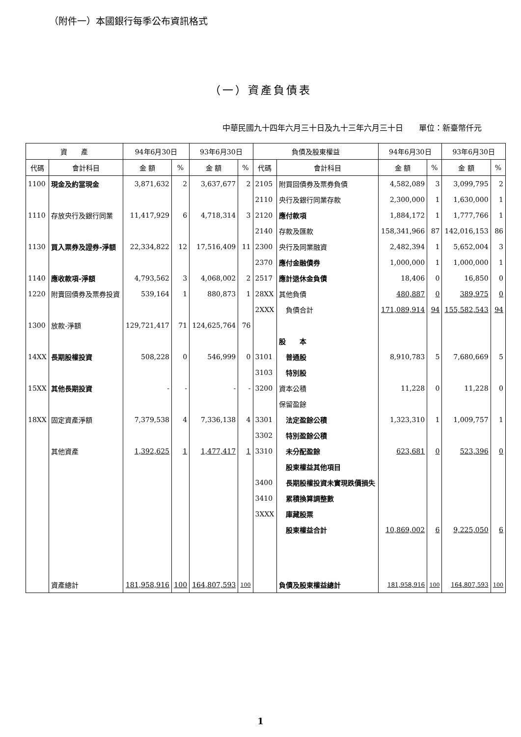（附件一）本國銀行每季公布資訊格式
（一）資產負債表
中華民國九十四年六月三十日及九十三年六月三十日　　單位：新臺幣仟元
| 資 產 | | 94年6月30日 | | 93年6月30日 | | 負債及股東權益 | | 94年6月30日 | | 93年6月30日 | |
| --- | --- | --- | --- | --- | --- | --- | --- | --- | --- | --- | --- |
| 代碼 | 會計科目 | 金 額 | % | 金 額 | % | 代碼 | 會計科目 | 金 額 | % | 金 額 | % |
| 1100 | 現金及約當現金 | 3,871,632 | 2 | 3,637,677 | 2 | 2105 | 附買回債券及票券負債 | 4,582,089 | 3 | 3,099,795 | 2 |
| | | | | | | 2110 | 央行及銀行同業存款 | 2,300,000 | 1 | 1,630,000 | 1 |
| 1110 | 存放央行及銀行同業 | 11,417,929 | 6 | 4,718,314 | 3 | 2120 | 應付款項 | 1,884,172 | 1 | 1,777,766 | 1 |
| | | | | | | 2140 | 存款及匯款 | 158,341,966 | 87 | 142,016,153 | 86 |
| 1130 | 買入票券及證券-淨額 | 22,334,822 | 12 | 17,516,409 | 11 | 2300 | 央行及同業融資 | 2,482,394 | 1 | 5,652,004 | 3 |
| | | | | | | 2370 | 應付金融債券 | 1,000,000 | 1 | 1,000,000 | 1 |
| 1140 | 應收款項-淨額 | 4,793,562 | 3 | 4,068,002 | 2 | 2517 | 應計退休金負債 | 18,406 | 0 | 16,850 | 0 |
| 1220 | 附賣回債券及票券投資 | 539,164 | 1 | 880,873 | 1 | 28XX | 其他負債 | 480,887 | 0 | 389,975 | 0 |
| | | | | | | 2XXX | 負債合計 | 171,089,914 | 94 | 155,582,543 | 94 |
| 1300 | 放款-淨額 | 129,721,417 | 71 | 124,625,764 | 76 | | | | | | |
| | | | | | | | 股 本 | | | | |
| 14XX | 長期股權投資 | 508,228 | 0 | 546,999 | 0 | 3101 | 普通股 | 8,910,783 | 5 | 7,680,669 | 5 |
| | | | | | | 3103 | 特別股 | | | | |
| 15XX | 其他長期投資 | - | - | - | - | 3200 | 資本公積 | 11,228 | 0 | 11,228 | 0 |
| | | | | | | | 保留盈餘 | | | | |
| 18XX | 固定資產淨額 | 7,379,538 | 4 | 7,336,138 | 4 | 3301 | 法定盈餘公積 | 1,323,310 | 1 | 1,009,757 | 1 |
| | | | | | | 3302 | 特別盈餘公積 | | | | |
| | 其他資產 | 1,392,625 | 1 | 1,477,417 | 1 | 3310 | 未分配盈餘 | 623,681 | 0 | 523,396 | 0 |
| | | | | | | | 股東權益其他項目 | | | | |
| | | | | | | 3400 | 長期股權投資未實現跌價損失 | | | | |
| | | | | | | 3410 | 累積換算調整數 | | | | |
| | | | | | | 3XXX | 庫藏股票 | | | | |
| | | | | | | | 股東權益合計 | 10,869,002 | 6 | 9,225,050 | 6 |
| | 資產總計 | 181,958,916 | 100 | 164,807,593 | 100 | | 負債及股東權益總計 | 181,958,916 | 100 | 164,807,593 | 100 |
1